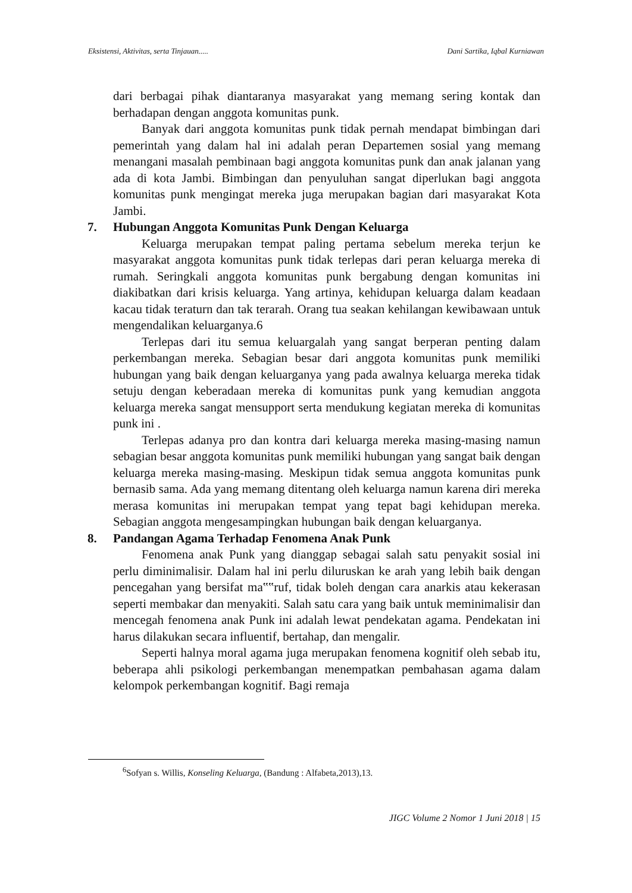Eksistensi, Aktivitas, serta Tinjauan..... Dani Sartika, Iqbal Kurniawan
dari berbagai pihak diantaranya masyarakat yang memang sering kontak dan berhadapan dengan anggota komunitas punk.
Banyak dari anggota komunitas punk tidak pernah mendapat bimbingan dari pemerintah yang dalam hal ini adalah peran Departemen sosial yang memang menangani masalah pembinaan bagi anggota komunitas punk dan anak jalanan yang ada di kota Jambi. Bimbingan dan penyuluhan sangat diperlukan bagi anggota komunitas punk mengingat mereka juga merupakan bagian dari masyarakat Kota Jambi.
7. Hubungan Anggota Komunitas Punk Dengan Keluarga
Keluarga merupakan tempat paling pertama sebelum mereka terjun ke masyarakat anggota komunitas punk tidak terlepas dari peran keluarga mereka di rumah. Seringkali anggota komunitas punk bergabung dengan komunitas ini diakibatkan dari krisis keluarga. Yang artinya, kehidupan keluarga dalam keadaan kacau tidak teraturn dan tak terarah. Orang tua seakan kehilangan kewibawaan untuk mengendalikan keluarganya.6
Terlepas dari itu semua keluargalah yang sangat berperan penting dalam perkembangan mereka. Sebagian besar dari anggota komunitas punk memiliki hubungan yang baik dengan keluarganya yang pada awalnya keluarga mereka tidak setuju dengan keberadaan mereka di komunitas punk yang kemudian anggota keluarga mereka sangat mensupport serta mendukung kegiatan mereka di komunitas punk ini .
Terlepas adanya pro dan kontra dari keluarga mereka masing-masing namun sebagian besar anggota komunitas punk memiliki hubungan yang sangat baik dengan keluarga mereka masing-masing. Meskipun tidak semua anggota komunitas punk bernasib sama. Ada yang memang ditentang oleh keluarga namun karena diri mereka merasa komunitas ini merupakan tempat yang tepat bagi kehidupan mereka. Sebagian anggota mengesampingkan hubungan baik dengan keluarganya.
8. Pandangan Agama Terhadap Fenomena Anak Punk
Fenomena anak Punk yang dianggap sebagai salah satu penyakit sosial ini perlu diminimalisir. Dalam hal ini perlu diluruskan ke arah yang lebih baik dengan pencegahan yang bersifat ma‟‟ruf, tidak boleh dengan cara anarkis atau kekerasan seperti membakar dan menyakiti. Salah satu cara yang baik untuk meminimalisir dan mencegah fenomena anak Punk ini adalah lewat pendekatan agama. Pendekatan ini harus dilakukan secara influentif, bertahap, dan mengalir.
Seperti halnya moral agama juga merupakan fenomena kognitif oleh sebab itu, beberapa ahli psikologi perkembangan menempatkan pembahasan agama dalam kelompok perkembangan kognitif. Bagi remaja
<sup>6</sup> Sofyan s. Willis, Konseling Keluarga, (Bandung : Alfabeta,2013),13.
JIGC Volume 2 Nomor 1 Juni 2018 | 15